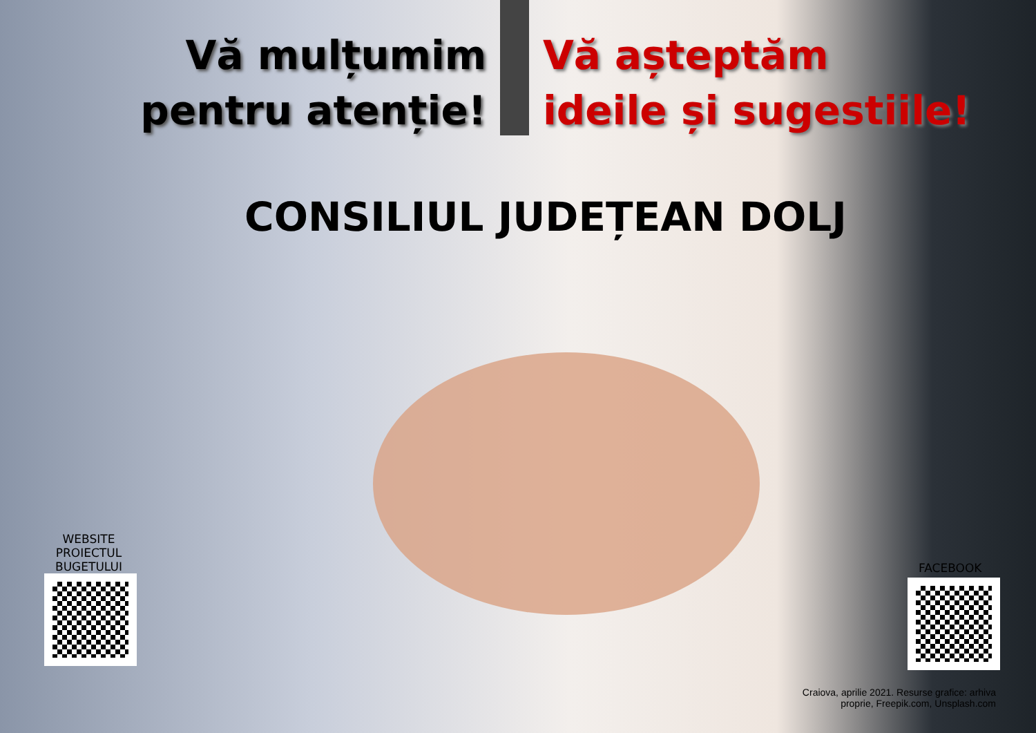Vă mulțumim
pentru atenție!
Vă așteptăm
ideile și sugestiile!
CONSILIUL JUDEȚEAN DOLJ
WEBSITE
PROIECTUL
BUGETULUI
FACEBOOK
Craiova, aprilie 2021. Resurse grafice: arhiva
proprie, Freepik.com, Unsplash.com